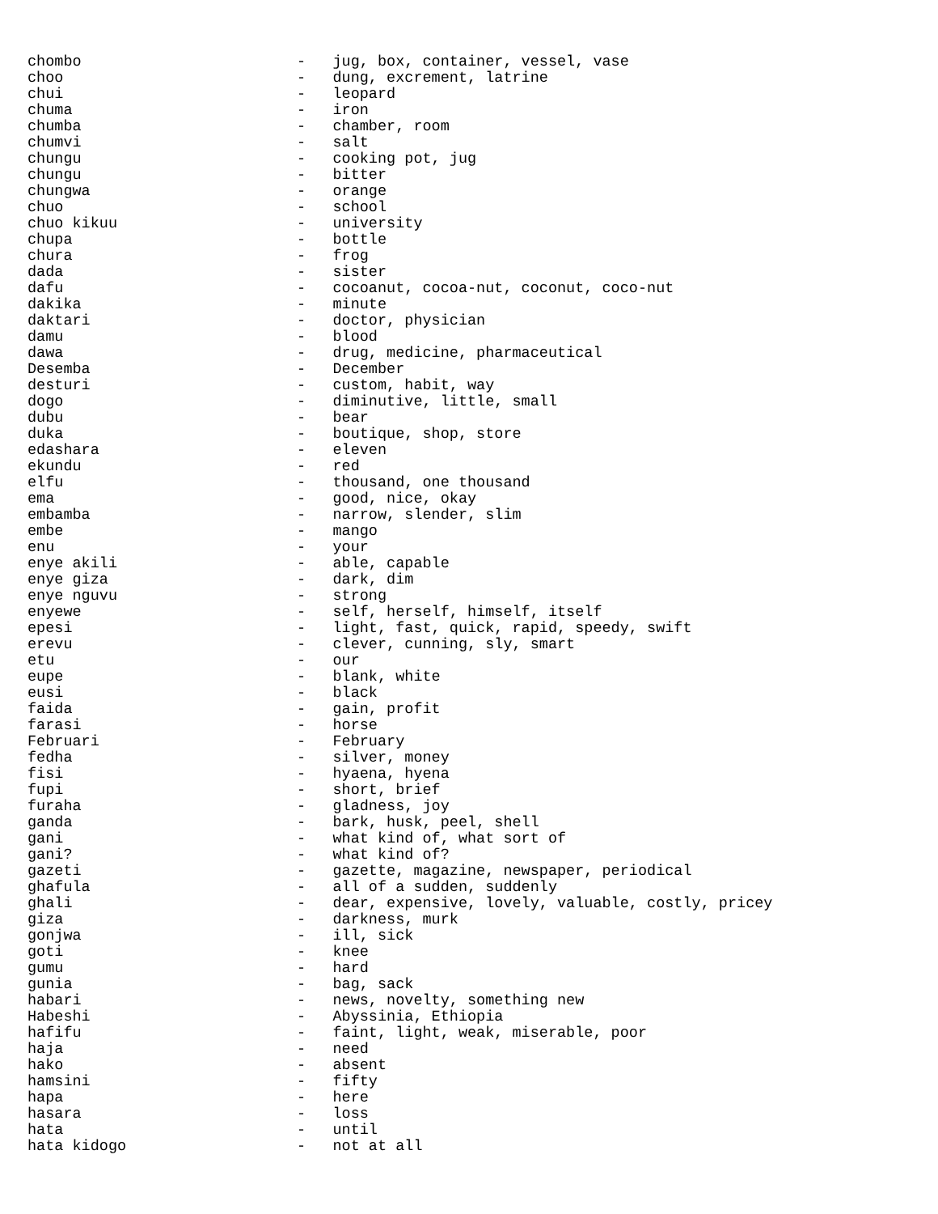chombo                        -   jug, box, container, vessel, vase
choo                          -   dung, excrement, latrine
chui                          -   leopard
chuma                         -   iron
chumba                        -   chamber, room
chumvi                        -   salt
chungu                        -   cooking pot, jug
chungu                        -   bitter
chungwa                       -   orange
chuo                          -   school
chuo kikuu                    -   university
chupa                         -   bottle
chura                         -   frog
dada                          -   sister
dafu                          -   cocoanut, cocoa-nut, coconut, coco-nut
dakika                        -   minute
daktari                       -   doctor, physician
damu                          -   blood
dawa                          -   drug, medicine, pharmaceutical
Desemba                       -   December
desturi                       -   custom, habit, way
dogo                          -   diminutive, little, small
dubu                          -   bear
duka                          -   boutique, shop, store
edashara                      -   eleven
ekundu                        -   red
elfu                          -   thousand, one thousand
ema                           -   good, nice, okay
embamba                       -   narrow, slender, slim
embe                          -   mango
enu                           -   your
enye akili                    -   able, capable
enye giza                     -   dark, dim
enye nguvu                    -   strong
enyewe                        -   self, herself, himself, itself
epesi                         -   light, fast, quick, rapid, speedy, swift
erevu                         -   clever, cunning, sly, smart
etu                           -   our
eupe                          -   blank, white
eusi                          -   black
faida                         -   gain, profit
farasi                        -   horse
Februari                      -   February
fedha                         -   silver, money
fisi                          -   hyaena, hyena
fupi                          -   short, brief
furaha                        -   gladness, joy
ganda                         -   bark, husk, peel, shell
gani                          -   what kind of, what sort of
gani?                         -   what kind of?
gazeti                        -   gazette, magazine, newspaper, periodical
ghafula                       -   all of a sudden, suddenly
ghali                         -   dear, expensive, lovely, valuable, costly, pricey
giza                          -   darkness, murk
gonjwa                        -   ill, sick
goti                          -   knee
gumu                          -   hard
gunia                         -   bag, sack
habari                        -   news, novelty, something new
Habeshi                       -   Abyssinia, Ethiopia
hafifu                        -   faint, light, weak, miserable, poor
haja                          -   need
hako                          -   absent
hamsini                       -   fifty
hapa                          -   here
hasara                        -   loss
hata                          -   until
hata kidogo                   -   not at all